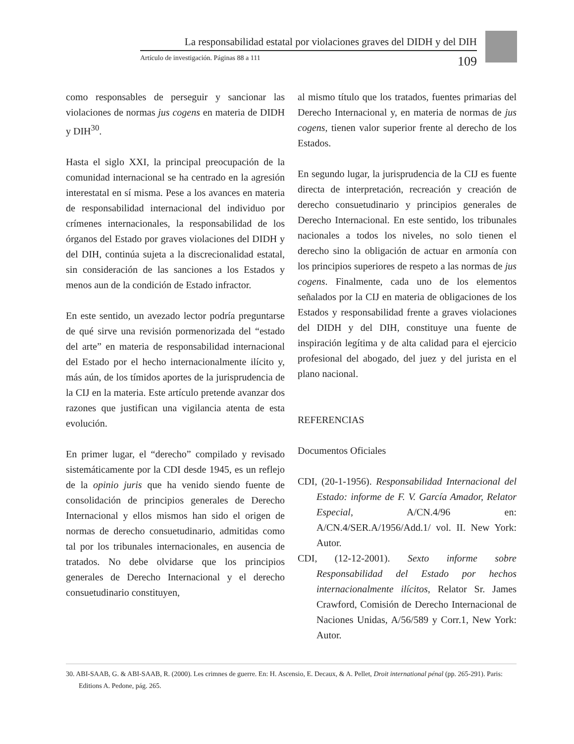La responsabilidad estatal por violaciones graves del DIDH y del DIH
Artículo de investigación. Páginas 88 a 111 109
como responsables de perseguir y sancionar las violaciones de normas jus cogens en materia de DIDH y DIH<sup>30</sup>.
Hasta el siglo XXI, la principal preocupación de la comunidad internacional se ha centrado en la agresión interestatal en sí misma. Pese a los avances en materia de responsabilidad internacional del individuo por crímenes internacionales, la responsabilidad de los órganos del Estado por graves violaciones del DIDH y del DIH, continúa sujeta a la discrecionalidad estatal, sin consideración de las sanciones a los Estados y menos aun de la condición de Estado infractor.
En este sentido, un avezado lector podría preguntarse de qué sirve una revisión pormenorizada del “estado del arte” en materia de responsabilidad internacional del Estado por el hecho internacionalmente ilícito y, más aún, de los tímidos aportes de la jurisprudencia de la CIJ en la materia. Este artículo pretende avanzar dos razones que justifican una vigilancia atenta de esta evolución.
En primer lugar, el “derecho” compilado y revisado sistemáticamente por la CDI desde 1945, es un reflejo de la opinio juris que ha venido siendo fuente de consolidación de principios generales de Derecho Internacional y ellos mismos han sido el origen de normas de derecho consuetudinario, admitidas como tal por los tribunales internacionales, en ausencia de tratados. No debe olvidarse que los principios generales de Derecho Internacional y el derecho consuetudinario constituyen,
al mismo título que los tratados, fuentes primarias del Derecho Internacional y, en materia de normas de jus cogens, tienen valor superior frente al derecho de los Estados.
En segundo lugar, la jurisprudencia de la CIJ es fuente directa de interpretación, recreación y creación de derecho consuetudinario y principios generales de Derecho Internacional. En este sentido, los tribunales nacionales a todos los niveles, no solo tienen el derecho sino la obligación de actuar en armonía con los principios superiores de respeto a las normas de jus cogens. Finalmente, cada uno de los elementos señalados por la CIJ en materia de obligaciones de los Estados y responsabilidad frente a graves violaciones del DIDH y del DIH, constituye una fuente de inspiración legítima y de alta calidad para el ejercicio profesional del abogado, del juez y del jurista en el plano nacional.
REFERENCIAS
Documentos Oficiales
CDI, (20-1-1956). Responsabilidad Internacional del Estado: informe de F. V. García Amador, Relator Especial, A/CN.4/96 en: A/CN.4/SER.A/1956/Add.1/ vol. II. New York: Autor.
CDI, (12-12-2001). Sexto informe sobre Responsabilidad del Estado por hechos internacionalmente ilícitos, Relator Sr. James Crawford, Comisión de Derecho Internacional de Naciones Unidas, A/56/589 y Corr.1, New York: Autor.
30. ABI-SAAB, G. & ABI-SAAB, R. (2000). Les crimnes de guerre. En: H. Ascensio, E. Decaux, & A. Pellet, Droit international pénal (pp. 265-291). Paris: Editions A. Pedone, pág. 265.